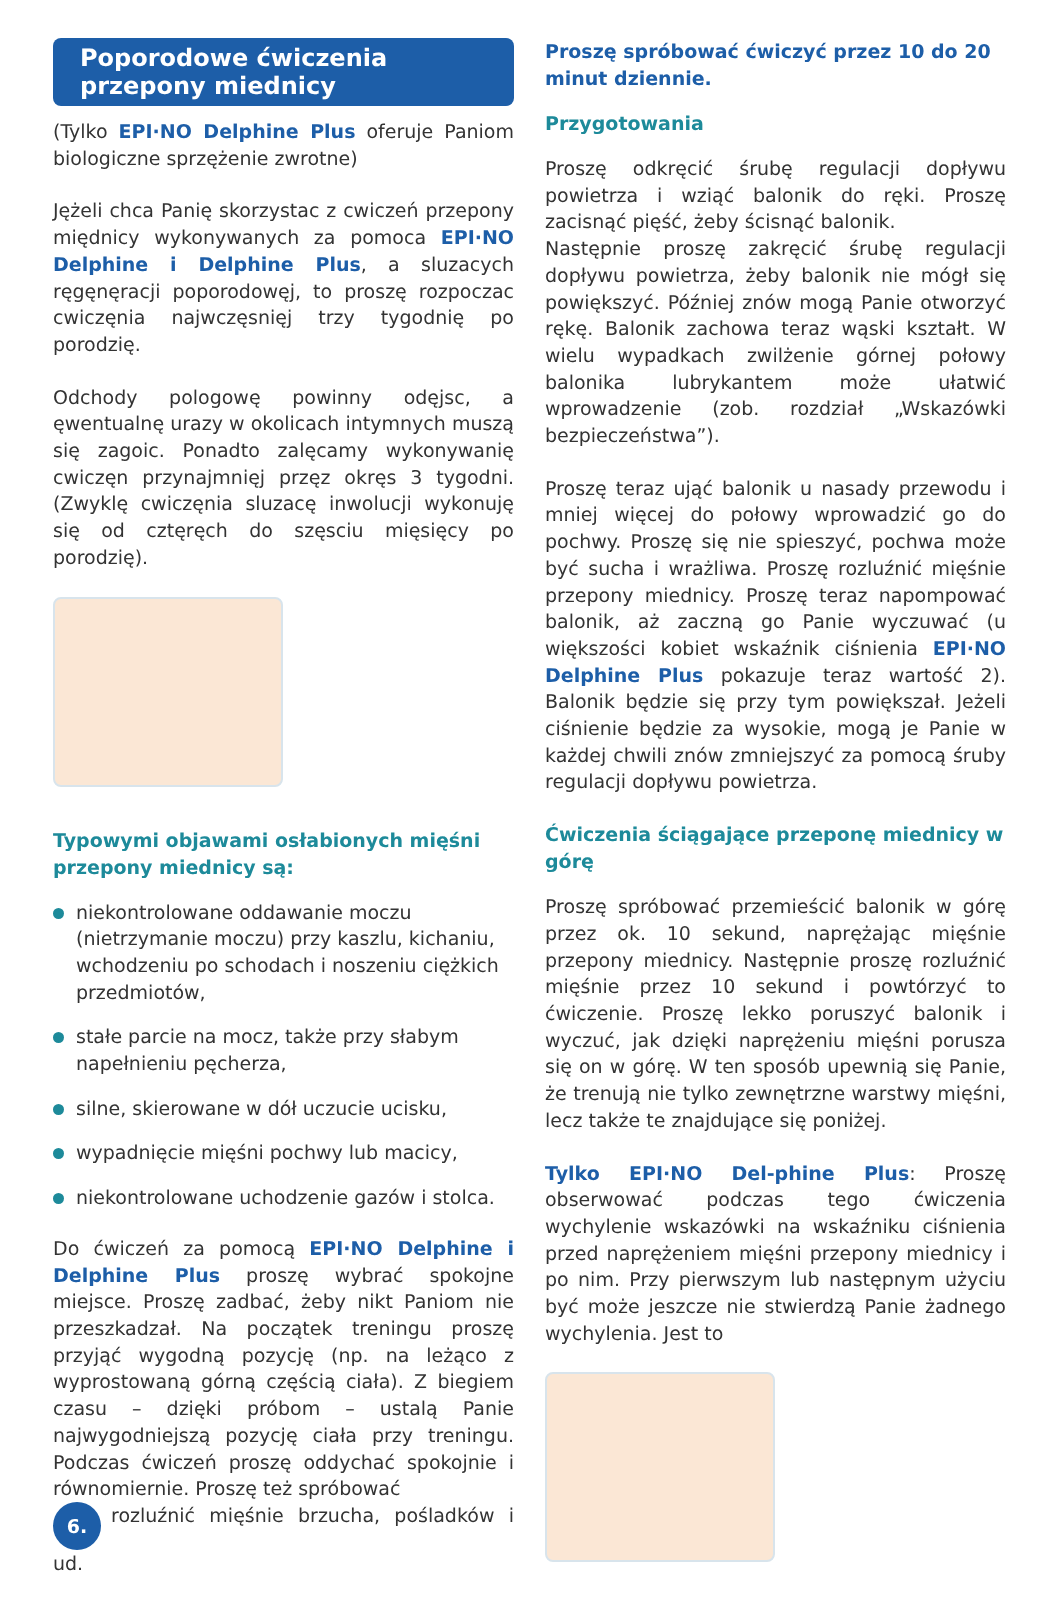Poporodowe ćwiczenia
przepony miednicy
(Tylko EPI·NO Delphine Plus oferuje Paniom biologiczne sprzężenie zwrotne)
Jężeli chca Panię skorzystac z cwiczeń przepony międnicy wykonywanych za pomoca EPI·NO Delphine i Delphine Plus, a sluzacych ręgęnęracji poporodowęj, to proszę rozpoczac cwiczęnia najwczęsnięj trzy tygodnię po porodzię.
Odchody pologowę powinny odęjsc, a ęwentualnę urazy w okolicach intymnych muszą się zagoic. Ponadto zalęcamy wykonywanię cwiczęn przynajmnięj przęz okręs 3 tygodni. (Zwyklę cwiczęnia sluzacę inwolucji wykonuję się od cztęręch do szęsciu mięsięcy po porodzię).
Typowymi objawami osłabionych mięśni przepony miednicy są:
niekontrolowane oddawanie moczu (nietrzymanie moczu) przy kaszlu, kichaniu, wchodzeniu po schodach i noszeniu ciężkich przedmiotów,
stałe parcie na mocz, także przy słabym napełnieniu pęcherza,
silne, skierowane w dół uczucie ucisku,
wypadnięcie mięśni pochwy lub macicy,
niekontrolowane uchodzenie gazów i stolca.
Do ćwiczeń za pomocą EPI·NO Delphine i Delphine Plus proszę wybrać spokojne miejsce. Proszę zadbać, żeby nikt Paniom nie przeszkadzał. Na początek treningu proszę przyjąć wygodną pozycję (np. na leżąco z wyprostowaną górną częścią ciała). Z biegiem czasu – dzięki próbom – ustalą Panie najwygodniejszą pozycję ciała przy treningu. Podczas ćwiczeń proszę oddychać spokojnie i równomiernie. Proszę też spróbować
6. rozluźnić mięśnie brzucha, pośladków i ud.
Proszę spróbować ćwiczyć przez 10 do 20 minut dziennie.
Przygotowania
Proszę odkręcić śrubę regulacji dopływu powietrza i wziąć balonik do ręki. Proszę zacisnąć pięść, żeby ścisnąć balonik.
Następnie proszę zakręcić śrubę regulacji dopływu powietrza, żeby balonik nie mógł się powiększyć. Później znów mogą Panie otworzyć rękę. Balonik zachowa teraz wąski kształt. W wielu wypadkach zwilżenie górnej połowy balonika lubrykantem może ułatwić wprowadzenie (zob. rozdział „Wskazówki bezpieczeństwa”).
Proszę teraz ująć balonik u nasady przewodu i mniej więcej do połowy wprowadzić go do pochwy. Proszę się nie spieszyć, pochwa może być sucha i wrażliwa. Proszę rozluźnić mięśnie przepony miednicy. Proszę teraz napompować balonik, aż zaczną go Panie wyczuwać (u większości kobiet wskaźnik ciśnienia EPI·NO Delphine Plus pokazuje teraz wartość 2). Balonik będzie się przy tym powiększał. Jeżeli ciśnienie będzie za wysokie, mogą je Panie w każdej chwili znów zmniejszyć za pomocą śruby regulacji dopływu powietrza.
Ćwiczenia ściągające przeponę miednicy w górę
Proszę spróbować przemieścić balonik w górę przez ok. 10 sekund, naprężając mięśnie przepony miednicy. Następnie proszę rozluźnić mięśnie przez 10 sekund i powtórzyć to ćwiczenie. Proszę lekko poruszyć balonik i wyczuć, jak dzięki naprężeniu mięśni porusza się on w górę. W ten sposób upewnią się Panie, że trenują nie tylko zewnętrzne warstwy mięśni, lecz także te znajdujące się poniżej.
Tylko EPI·NO Del-phine Plus: Proszę obserwować podczas tego ćwiczenia wychylenie wskazówki na wskaźniku ciśnienia przed naprężeniem mięśni przepony miednicy i po nim. Przy pierwszym lub następnym użyciu być może jeszcze nie stwierdzą Panie żadnego wychylenia. Jest to